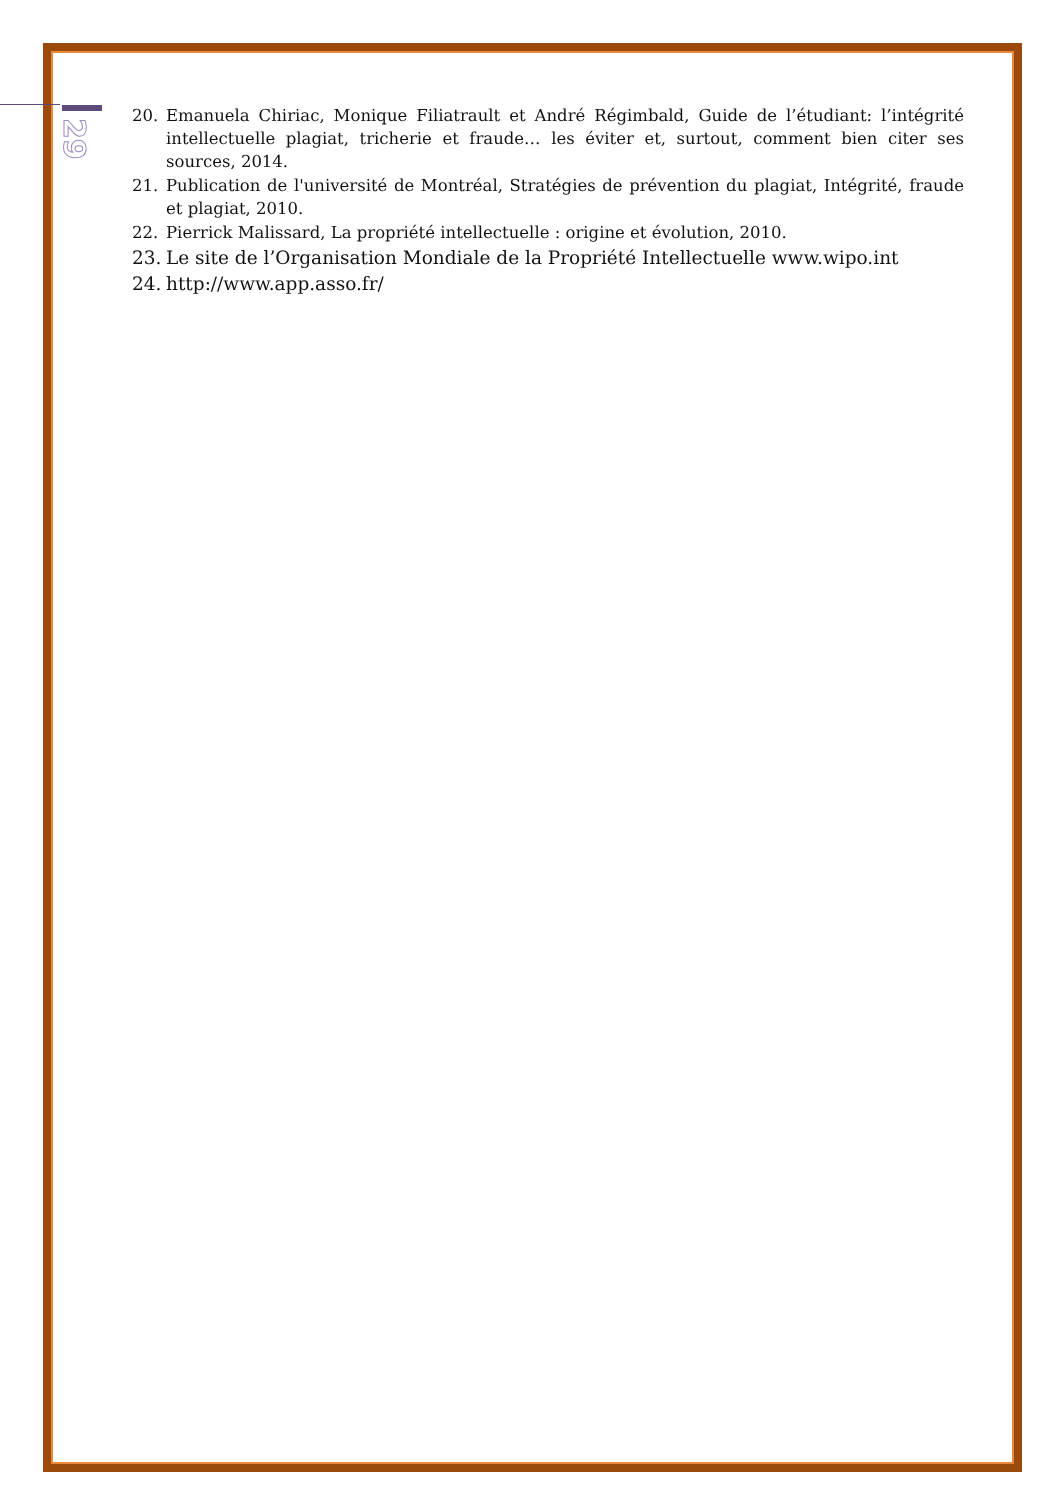29
20. Emanuela Chiriac, Monique Filiatrault et André Régimbald, Guide de l’étudiant: l’intégrité intellectuelle plagiat, tricherie et fraude… les éviter et, surtout, comment bien citer ses sources, 2014.
21. Publication de l'université de Montréal, Stratégies de prévention du plagiat, Intégrité, fraude et plagiat, 2010.
22. Pierrick Malissard, La propriété intellectuelle : origine et évolution, 2010.
23. Le site de l’Organisation Mondiale de la Propriété Intellectuelle www.wipo.int
24. http://www.app.asso.fr/